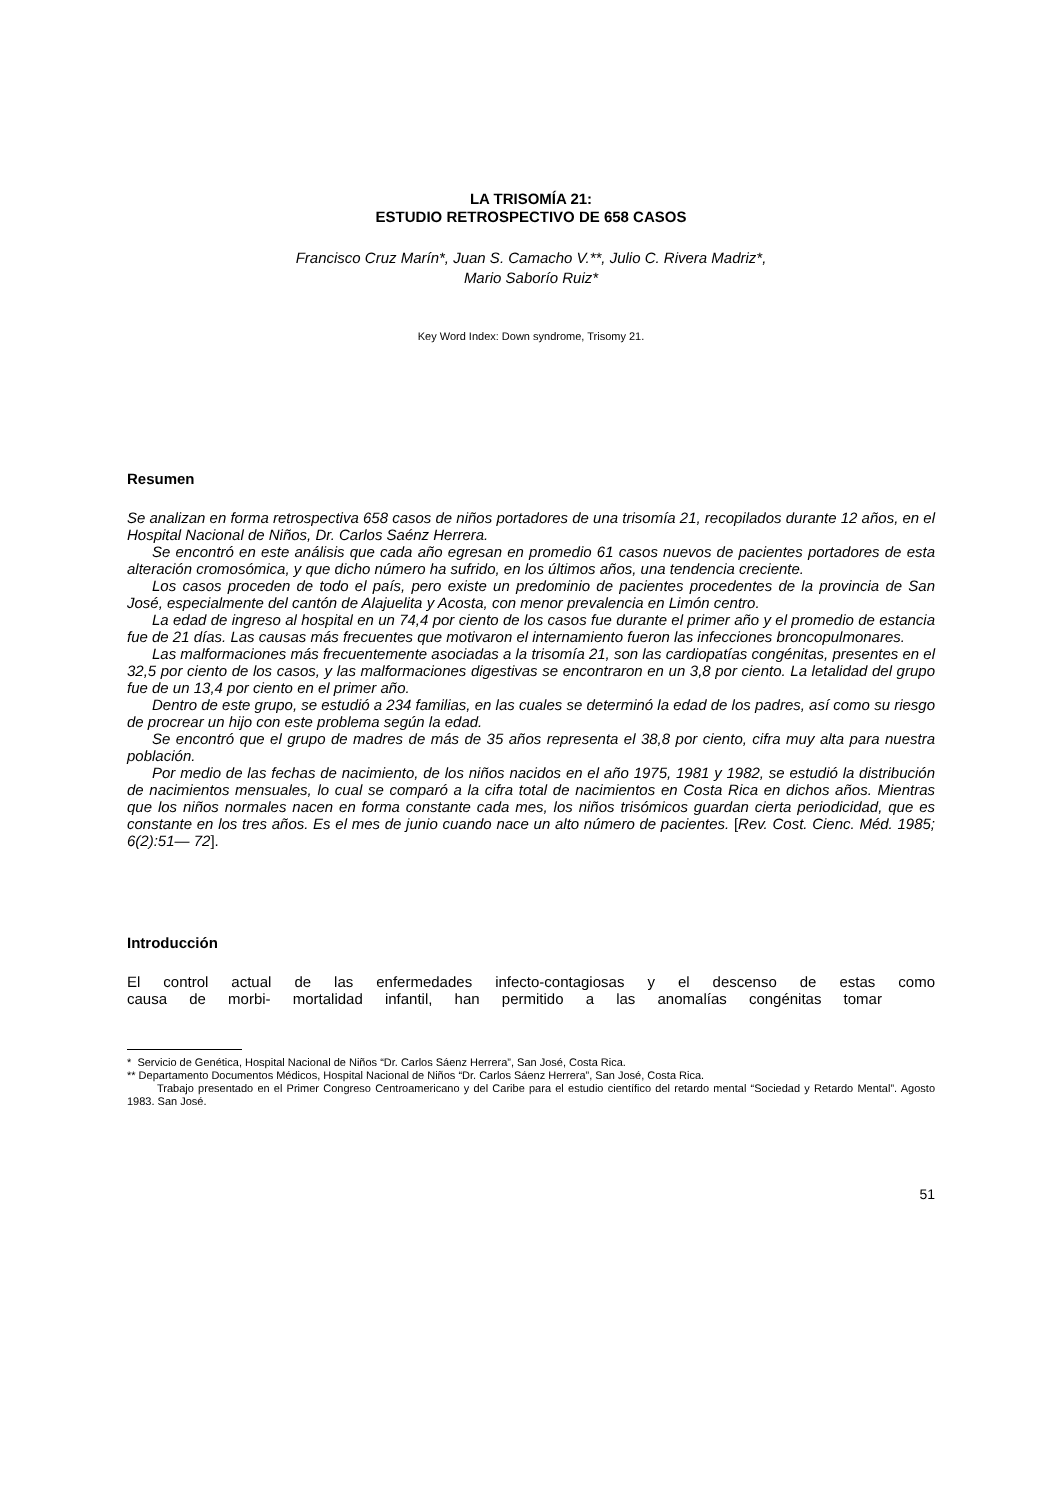LA TRISOMÍA 21:
ESTUDIO RETROSPECTIVO DE 658 CASOS
Francisco Cruz Marín*, Juan S. Camacho V.**, Julio C. Rivera Madriz*,
Mario Saborío Ruiz*
Key Word Index: Down syndrome, Trisomy 21.
Resumen
Se analizan en forma retrospectiva 658 casos de niños portadores de una trisomía 21, recopilados durante 12 años, en el Hospital Nacional de Niños, Dr. Carlos Saénz Herrera.
Se encontró en este análisis que cada año egresan en promedio 61 casos nuevos de pacientes portadores de esta alteración cromosómica, y que dicho número ha sufrido, en los últimos años, una tendencia creciente.
Los casos proceden de todo el país, pero existe un predominio de pacientes procedentes de la provincia de San José, especialmente del cantón de Alajuelita y Acosta, con menor prevalencia en Limón centro.
La edad de ingreso al hospital en un 74,4 por ciento de los casos fue durante el primer año y el promedio de estancia fue de 21 días. Las causas más frecuentes que motivaron el internamiento fueron las infecciones broncopulmonares.
Las malformaciones más frecuentemente asociadas a la trisomía 21, son las cardiopatías congénitas, presentes en el 32,5 por ciento de los casos, y las malformaciones digestivas se encontraron en un 3,8 por ciento. La letalidad del grupo fue de un 13,4 por ciento en el primer año.
Dentro de este grupo, se estudió a 234 familias, en las cuales se determinó la edad de los padres, así como su riesgo de procrear un hijo con este problema según la edad.
Se encontró que el grupo de madres de más de 35 años representa el 38,8 por ciento, cifra muy alta para nuestra población.
Por medio de las fechas de nacimiento, de los niños nacidos en el año 1975, 1981 y 1982, se estudió la distribución de nacimientos mensuales, lo cual se comparó a la cifra total de nacimientos en Costa Rica en dichos años. Mientras que los niños normales nacen en forma constante cada mes, los niños trisómicos guardan cierta periodicidad, que es constante en los tres años. Es el mes de junio cuando nace un alto número de pacientes. [Rev. Cost. Cienc. Méd. 1985; 6(2):51— 72].
Introducción
El control actual de las enfermedades infecto-contagiosas y el descenso de estas como causa de morbi- mortalidad infantil, han permitido a las anomalías congénitas tomar
* Servicio de Genética, Hospital Nacional de Niños “Dr. Carlos Sáenz Herrera”, San José, Costa Rica.
** Departamento Documentos Médicos, Hospital Nacional de Niños “Dr. Carlos Sáenz Herrera”, San José, Costa Rica.
Trabajo presentado en el Primer Congreso Centroamericano y del Caribe para el estudio científico del retardo mental “Sociedad y Retardo Mental”. Agosto 1983. San José.
51